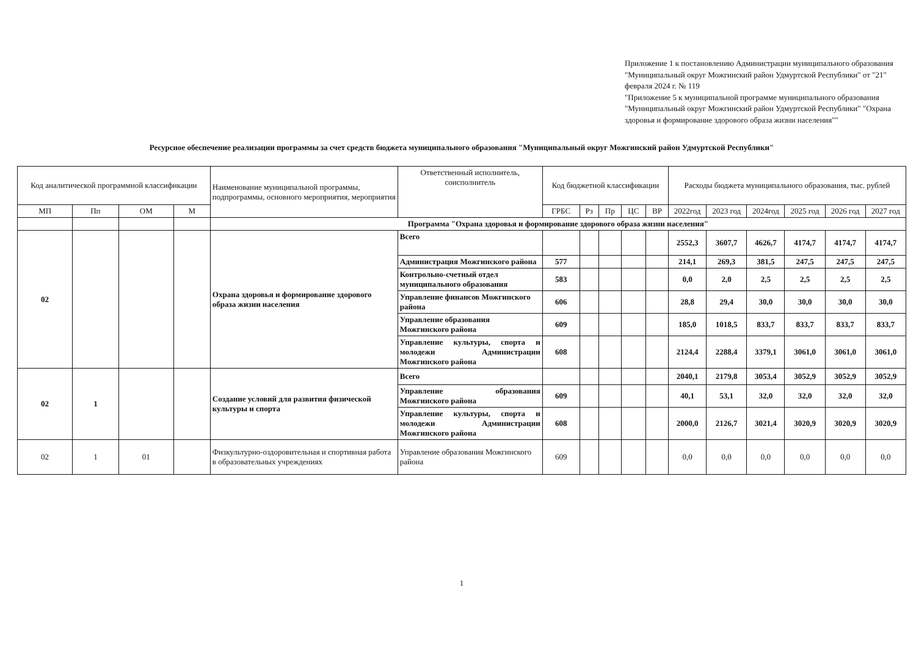Приложение 1 к постановлению Администрации муниципального образования "Муниципальный округ Можгинский район Удмуртской Республики" от "21" февраля 2024 г. № 119
"Приложение 5 к муниципальной программе муниципального образования "Муниципальный округ Можгинский район Удмуртской Республики" "Охрана здоровья и формирование здорового образа жизни населения""
Ресурсное обеспечение реализации программы за счет средств бюджета муниципального образования "Муниципальный округ Можгинский район Удмуртской Республики"
| Код аналитической программной классификации | | | | Наименование муниципальной программы, подпрограммы, основного мероприятия, мероприятия | Ответственный исполнитель, соисполнитель | Код бюджетной классификации | | | | | Расходы бюджета муниципального образования, тыс. рублей | | | | | |
| --- | --- | --- | --- | --- | --- | --- | --- | --- | --- | --- | --- | --- | --- | --- | --- | --- |
| МП | Пп | ОМ | М | | | ГРБС | Рз | Пр | ЦС | ВР | 2022год | 2023 год | 2024год | 2025 год | 2026 год | 2027 год |
| | | | | Программа "Охрана здоровья и формирование здорового образа жизни населения" | | | | | | | | | | | | |
| 02 | | | | Охрана здоровья и формирование здорового образа жизни населения | Всего | | | | | | 2552,3 | 3607,7 | 4626,7 | 4174,7 | 4174,7 | 4174,7 |
| | | | | | Администрация Можгинского района | 577 | | | | | 214,1 | 269,3 | 381,5 | 247,5 | 247,5 | 247,5 |
| | | | | | Контрольно-счетный отдел муниципального образования | 583 | | | | | 0,0 | 2,0 | 2,5 | 2,5 | 2,5 | 2,5 |
| | | | | | Управление финансов Можгинского района | 606 | | | | | 28,8 | 29,4 | 30,0 | 30,0 | 30,0 | 30,0 |
| | | | | | Управление образования Можгинского района | 609 | | | | | 185,0 | 1018,5 | 833,7 | 833,7 | 833,7 | 833,7 |
| | | | | | Управление культуры, спорта и молодежи Администрации Можгинского района | 608 | | | | | 2124,4 | 2288,4 | 3379,1 | 3061,0 | 3061,0 | 3061,0 |
| 02 | 1 | | | Создание условий для развития физической культуры и спорта | Всего | | | | | | 2040,1 | 2179,8 | 3053,4 | 3052,9 | 3052,9 | 3052,9 |
| | | | | | Управление образования Можгинского района | 609 | | | | | 40,1 | 53,1 | 32,0 | 32,0 | 32,0 | 32,0 |
| | | | | | Управление культуры, спорта и молодежи Администрации Можгинского района | 608 | | | | | 2000,0 | 2126,7 | 3021,4 | 3020,9 | 3020,9 | 3020,9 |
| 02 | 1 | 01 | | Физкультурно-оздоровительная и спортивная работа в образовательных учреждениях | Управление образования Можгинского района | 609 | | | | | 0,0 | 0,0 | 0,0 | 0,0 | 0,0 | 0,0 |
1